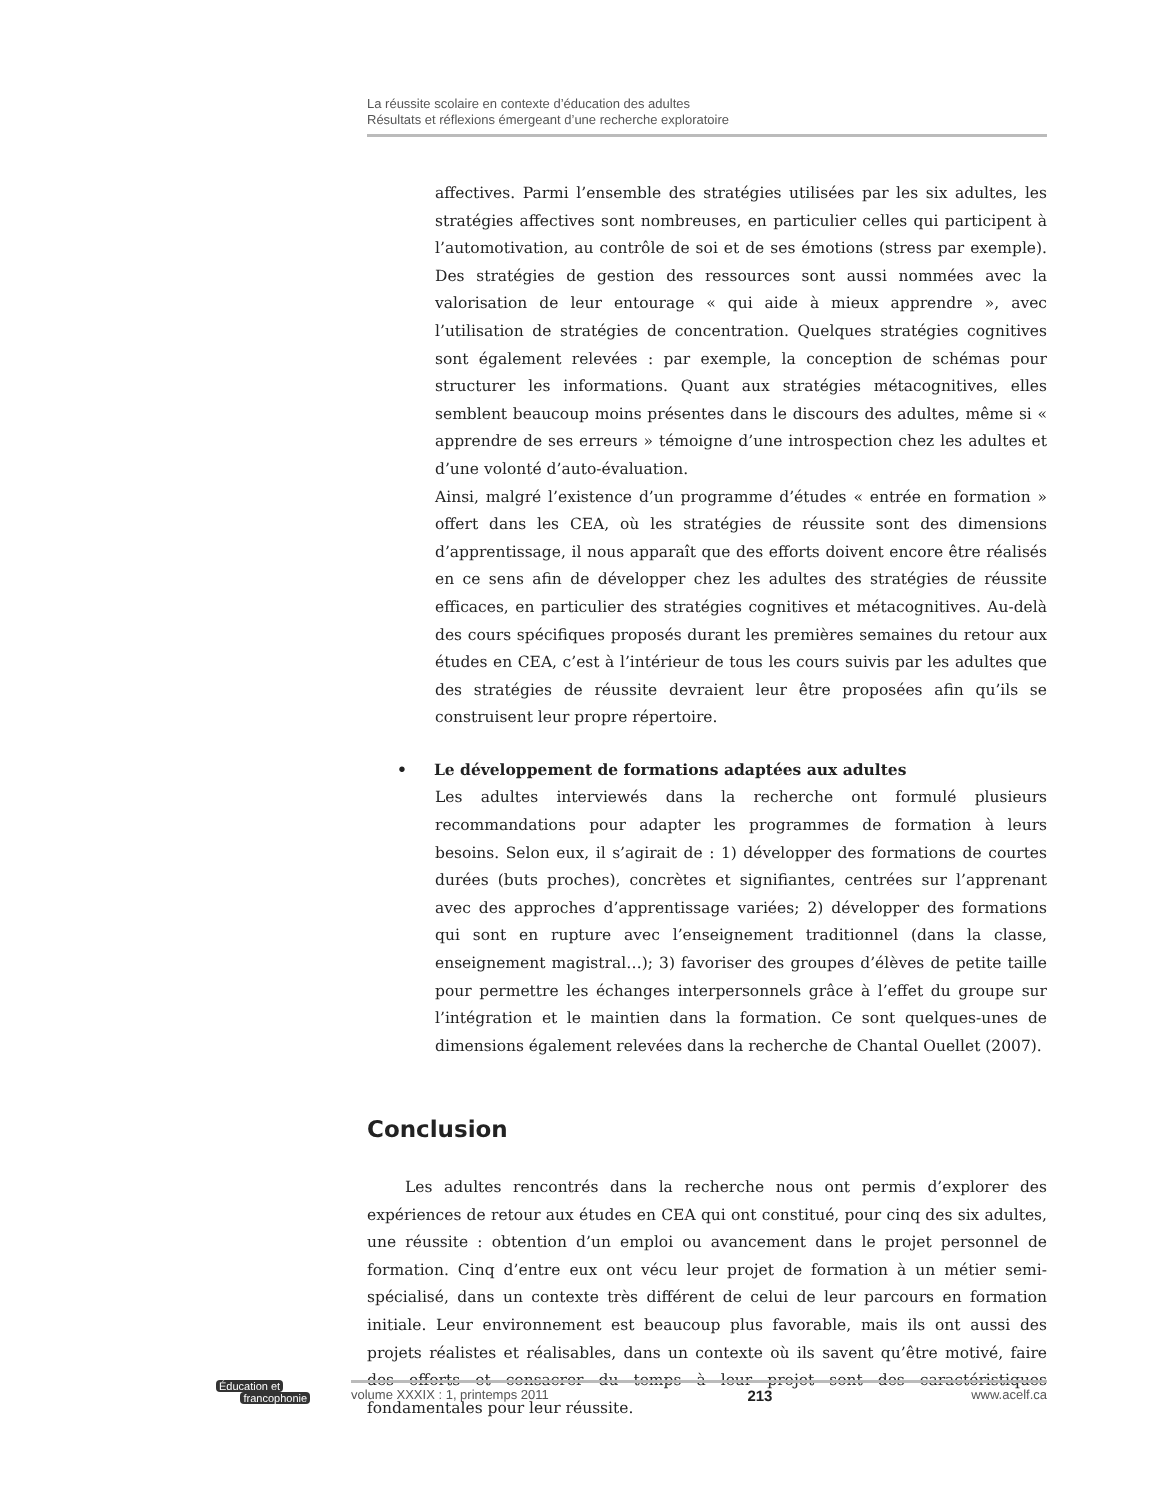La réussite scolaire en contexte d’éducation des adultes
Résultats et réflexions émergeant d’une recherche exploratoire
affectives. Parmi l’ensemble des stratégies utilisées par les six adultes, les stratégies affectives sont nombreuses, en particulier celles qui participent à l’automotivation, au contrôle de soi et de ses émotions (stress par exemple). Des stratégies de gestion des ressources sont aussi nommées avec la valorisation de leur entourage « qui aide à mieux apprendre », avec l’utilisation de stratégies de concentration. Quelques stratégies cognitives sont également relevées : par exemple, la conception de schémas pour structurer les informations. Quant aux stratégies métacognitives, elles semblent beaucoup moins présentes dans le discours des adultes, même si « apprendre de ses erreurs » témoigne d’une introspection chez les adultes et d’une volonté d’auto-évaluation.
Ainsi, malgré l’existence d’un programme d’études « entrée en formation » offert dans les CEA, où les stratégies de réussite sont des dimensions d’apprentissage, il nous apparaît que des efforts doivent encore être réalisés en ce sens afin de développer chez les adultes des stratégies de réussite efficaces, en particulier des stratégies cognitives et métacognitives. Au-delà des cours spécifiques proposés durant les premières semaines du retour aux études en CEA, c’est à l’intérieur de tous les cours suivis par les adultes que des stratégies de réussite devraient leur être proposées afin qu’ils se construisent leur propre répertoire.
• Le développement de formations adaptées aux adultes
Les adultes interviewés dans la recherche ont formulé plusieurs recommandations pour adapter les programmes de formation à leurs besoins. Selon eux, il s’agirait de : 1) développer des formations de courtes durées (buts proches), concrètes et signifiantes, centrées sur l’apprenant avec des approches d’apprentissage variées; 2) développer des formations qui sont en rupture avec l’enseignement traditionnel (dans la classe, enseignement magistral…); 3) favoriser des groupes d’élèves de petite taille pour permettre les échanges interpersonnels grâce à l’effet du groupe sur l’intégration et le maintien dans la formation. Ce sont quelques-unes de dimensions également relevées dans la recherche de Chantal Ouellet (2007).
Conclusion
Les adultes rencontrés dans la recherche nous ont permis d’explorer des expériences de retour aux études en CEA qui ont constitué, pour cinq des six adultes, une réussite : obtention d’un emploi ou avancement dans le projet personnel de formation. Cinq d’entre eux ont vécu leur projet de formation à un métier semi-spécialisé, dans un contexte très différent de celui de leur parcours en formation initiale. Leur environnement est beaucoup plus favorable, mais ils ont aussi des projets réalistes et réalisables, dans un contexte où ils savent qu’être motivé, faire des efforts et consacrer du temps à leur projet sont des caractéristiques fondamentales pour leur réussite.
Éducation et
francophonie
volume XXXIX : 1, printemps 2011 213 www.acelf.ca